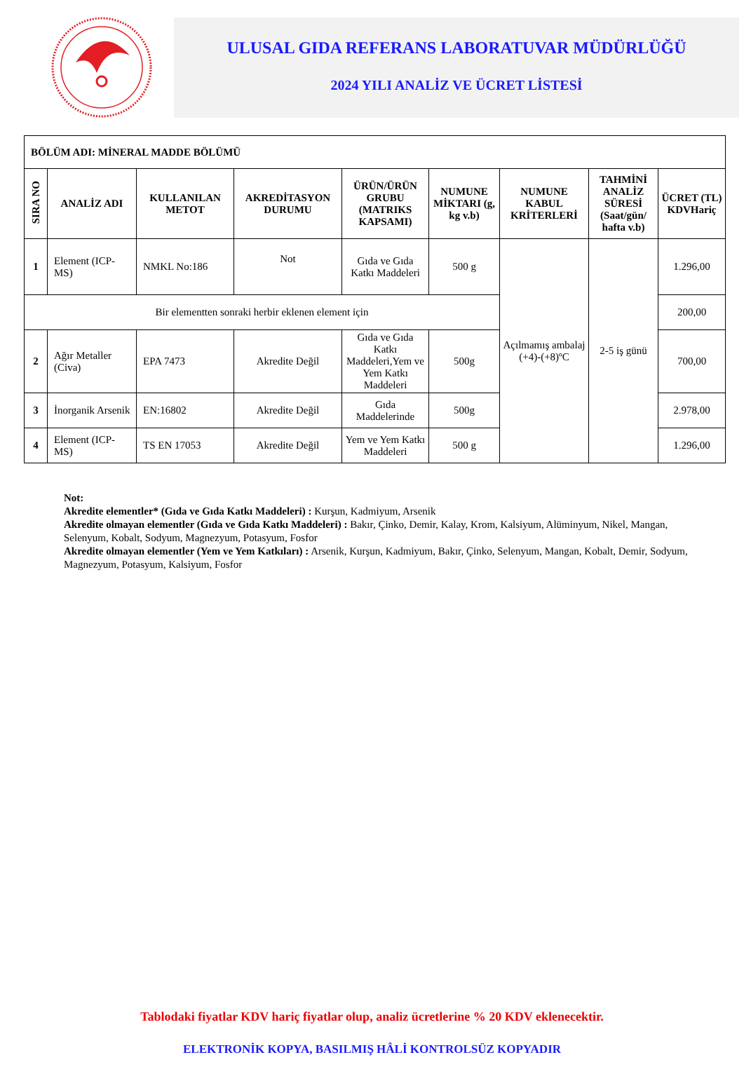ULUSAL GIDA REFERANS LABORATUVAR MÜDÜRLÜĞÜ
2024 YILI ANALİZ VE ÜCRET LİSTESİ
| BÖLÜM ADI: MİNERAL MADDE BÖLÜMÜ | | | | | | | | |
| --- | --- | --- | --- | --- | --- | --- | --- | --- |
| SIRA NO | ANALİZ ADI | KULLANILAN METOT | AKREDİTASYON DURUMU | ÜRÜN/ÜRÜN GRUBU (MATRIKS KAPSAMI) | NUMUNE MİKTARI (g, kg v.b) | NUMUNE KABUL KRİTERLERİ | TAHMİNİ ANALİZ SÜRESİ (Saat/gün/ hafta v.b) | ÜCRET (TL) KDVHariç |
| 1 | Element (ICP-MS) | NMKL No:186 | Not | Gıda ve Gıda Katkı Maddeleri | 500 g | Açılmamış ambalaj (+4)-(+8)ºC | 2-5 iş günü | 1.296,00 |
| Bir elementten sonraki herbir eklenen element için | | | | | | | | 200,00 |
| 2 | Ağır Metaller (Civa) | EPA 7473 | Akredite Değil | Gıda ve Gıda Katkı Maddeleri,Yem ve Yem Katkı Maddeleri | 500g | | | 700,00 |
| 3 | İnorganik Arsenik | EN:16802 | Akredite Değil | Gıda Maddelerinde | 500g | | | 2.978,00 |
| 4 | Element (ICP-MS) | TS EN 17053 | Akredite Değil | Yem ve Yem Katkı Maddeleri | 500 g | | | 1.296,00 |
Not:
Akredite elementler* (Gıda ve Gıda Katkı Maddeleri) : Kurşun, Kadmiyum, Arsenik
Akredite olmayan elementler (Gıda ve Gıda Katkı Maddeleri) : Bakır, Çinko, Demir, Kalay, Krom, Kalsiyum, Alüminyum, Nikel, Mangan, Selenyum, Kobalt, Sodyum, Magnezyum, Potasyum, Fosfor
Akredite olmayan elementler (Yem ve Yem Katkıları) : Arsenik, Kurşun, Kadmiyum, Bakır, Çinko, Selenyum, Mangan, Kobalt, Demir, Sodyum, Magnezyum, Potasyum, Kalsiyum, Fosfor
Tablodaki fiyatlar KDV hariç fiyatlar olup, analiz ücretlerine % 20 KDV eklenecektir.
ELEKTRONİK KOPYA, BASILMIŞ HÂLİ KONTROLSÜZ KOPYADIR